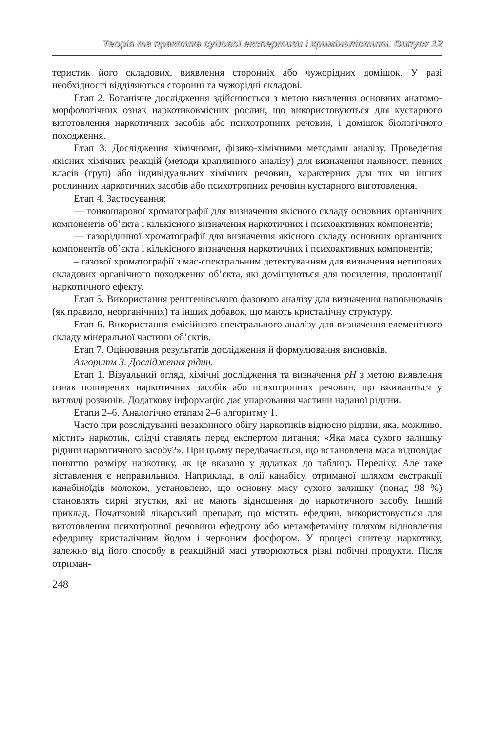Теорія та практика судової експертизи і криміналістики. Випуск 12
теристик його складових, виявлення сторонніх або чужорідних домішок. У разі необхідності відділяються сторонні та чужорідні складові.
Етап 2. Ботанічне дослідження здійснюється з метою виявлення основних анатомо-морфологічних ознак наркотиковмісних рослин, що використовуються для кустарного виготовлення наркотичних засобів або психотропних речовин, і домішок біологічного походження.
Етап 3. Дослідження хімічними, фізико-хімічними методами аналізу. Проведення якісних хімічних реакцій (методи краплинного аналізу) для визначення наявності певних класів (груп) або індивідуальних хімічних речовин, характерних для тих чи інших рослинних наркотичних засобів або психотропних речовин кустарного виготовлення.
Етап 4. Застосування:
— тонкошарової хроматографії для визначення якісного складу основних органічних компонентів об’єкта і кількісного визначення наркотичних і психоактивних компонентів;
— газорідинної хроматографії для визначення якісного складу основних органічних компонентів об’єкта і кількісного визначення наркотичних і психоактивних компонентів;
– газової хроматографії з мас-спектральним детектуванням для визначення нетипових складових органічного походження об’єкта, які домішуються для посилення, пролонгації наркотичного ефекту.
Етап 5. Використання рентгенівського фазового аналізу для визначення наповнювачів (як правило, неорганічних) та інших добавок, що мають кристалічну структуру.
Етап 6. Використання емісійного спектрального аналізу для визначення елементного складу мінеральної частини об’єктів.
Етап 7. Оцінювання результатів дослідження й формулювання висновків.
Алгоритм 3. Дослідження рідин.
Етап 1. Візуальний огляд, хімічні дослідження та визначення pH з метою виявлення ознак поширених наркотичних засобів або психотропних речовин, що вживаються у вигляді розчинів. Додаткову інформацію дає упарювання частини наданої рідини.
Етапи 2–6. Аналогічно етапам 2–6 алгоритму 1.
Часто при розслідуванні незаконного обігу наркотиків відносно рідини, яка, можливо, містить наркотик, слідчі ставлять перед експертом питання: «Яка маса сухого залишку рідини наркотичного засобу?». При цьому передбачається, що встановлена маса відповідає поняттю розміру наркотику, як це вказано у додатках до таблиць Переліку. Але таке зіставлення є неправильним. Наприклад, в олії канабісу, отриманої шляхом екстракції канабіноїдів молоком, установлено, що основну масу сухого залишку (понад 98 %) становлять сирні згустки, які не мають відношення до наркотичного засобу. Інший приклад. Початковий лікарський препарат, що містить ефедрин, використовується для виготовлення психотропної речовини ефедрону або метамфетаміну шляхом відновлення ефедрину кристалічним йодом і червоним фосфором. У процесі синтезу наркотику, залежно від його способу в реакційній масі утворюються різні побічні продукти. Після отриман-
248